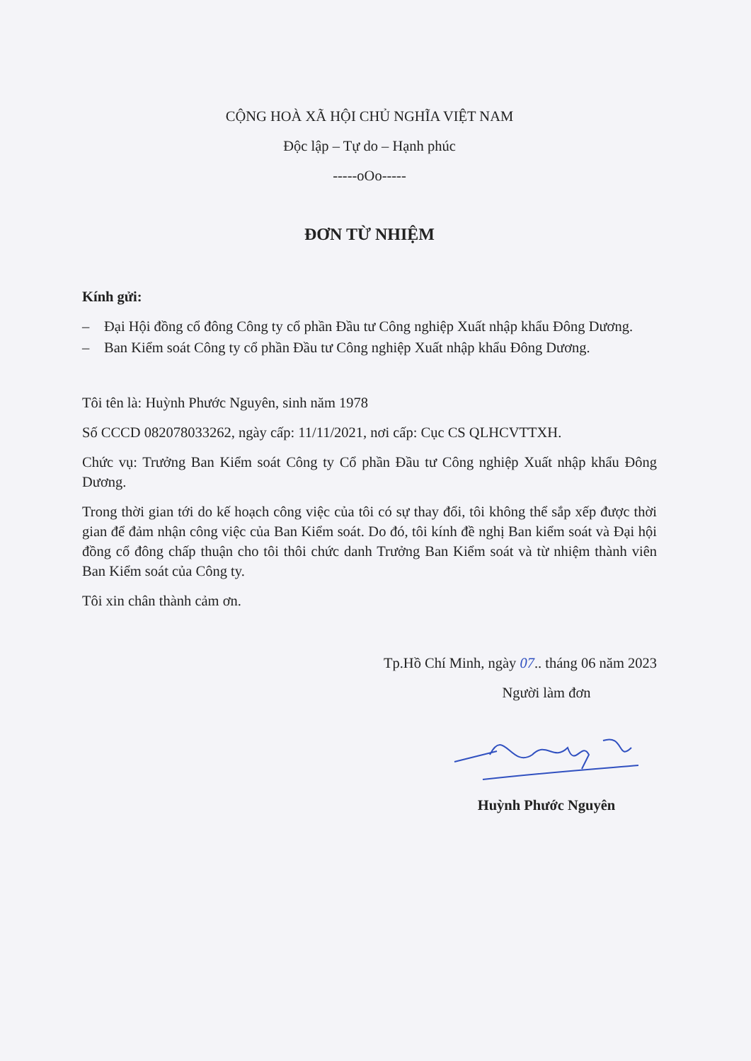CỘNG HOÀ XÃ HỘI CHỦ NGHĨA VIỆT NAM
Độc lập – Tự do – Hạnh phúc
-----oOo-----
ĐƠN TỪ NHIỆM
Kính gửi:
– Đại Hội đồng cổ đông Công ty cổ phần Đầu tư Công nghiệp Xuất nhập khẩu Đông Dương.
– Ban Kiểm soát Công ty cổ phần Đầu tư Công nghiệp Xuất nhập khẩu Đông Dương.
Tôi tên là: Huỳnh Phước Nguyên, sinh năm 1978
Số CCCD 082078033262, ngày cấp: 11/11/2021, nơi cấp: Cục CS QLHCVTTXH.
Chức vụ: Trưởng Ban Kiểm soát Công ty Cổ phần Đầu tư Công nghiệp Xuất nhập khẩu Đông Dương.
Trong thời gian tới do kế hoạch công việc của tôi có sự thay đổi, tôi không thể sắp xếp được thời gian để đảm nhận công việc của Ban Kiểm soát. Do đó, tôi kính đề nghị Ban kiểm soát và Đại hội đồng cổ đông chấp thuận cho tôi thôi chức danh Trưởng Ban Kiểm soát và từ nhiệm thành viên Ban Kiểm soát của Công ty.
Tôi xin chân thành cảm ơn.
Tp.Hồ Chí Minh, ngày 07.. tháng 06 năm 2023
Người làm đơn
Huỳnh Phước Nguyên